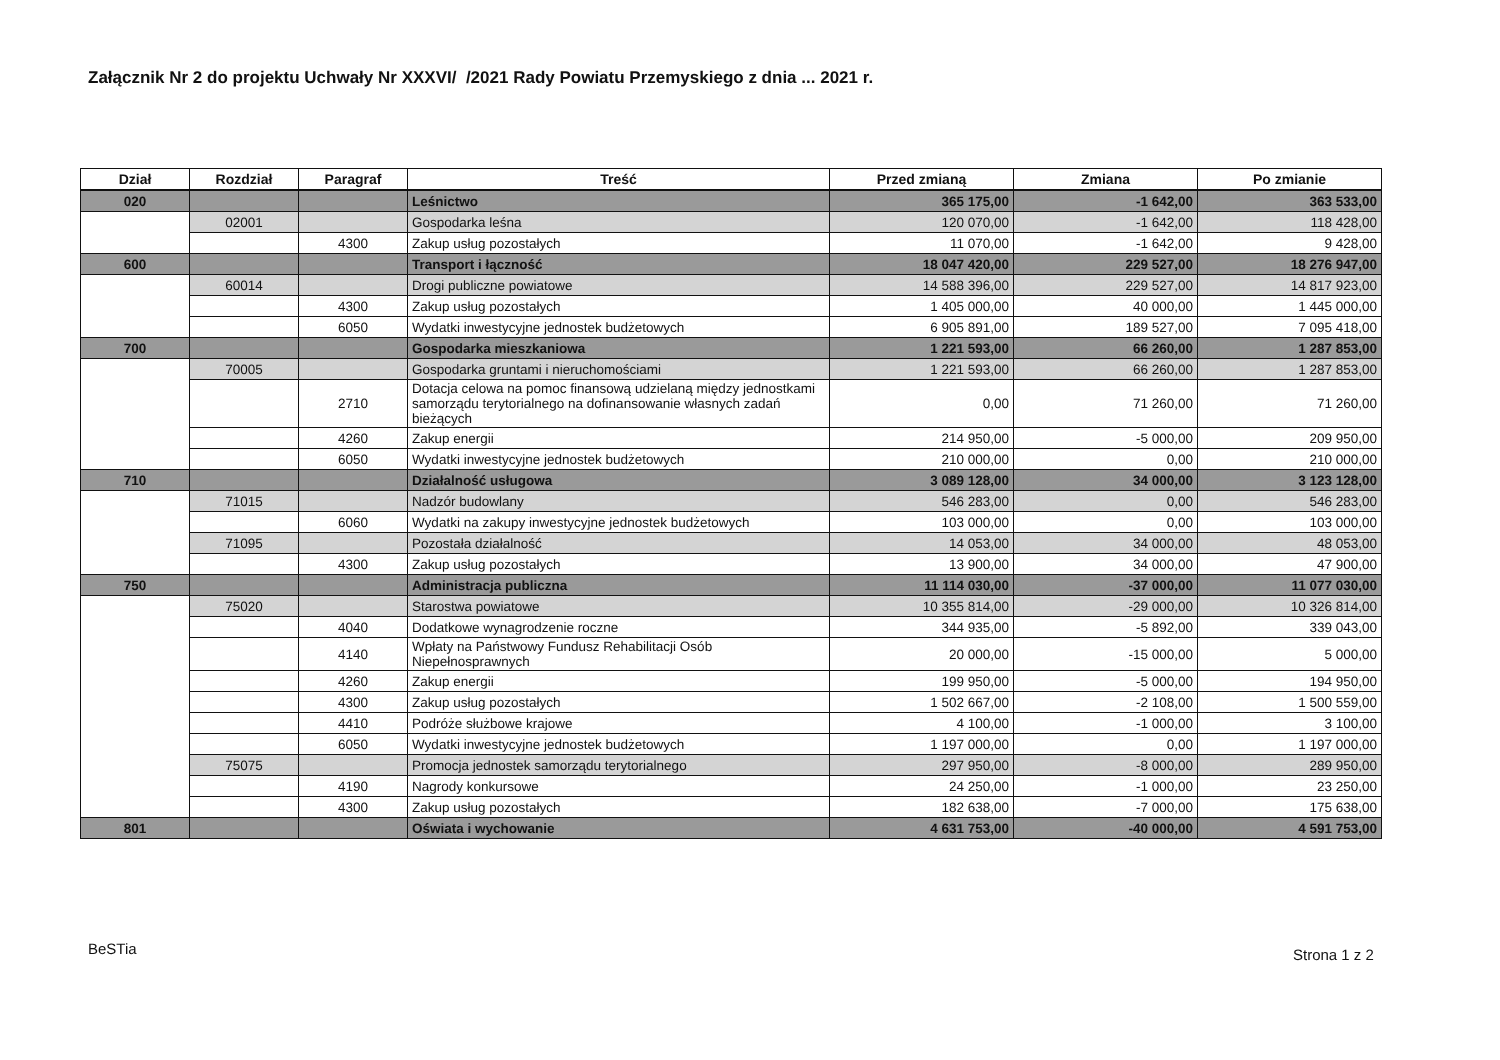Załącznik Nr 2 do projektu Uchwały Nr XXXVI/ /2021 Rady Powiatu Przemyskiego z dnia ... 2021 r.
| Dział | Rozdział | Paragraf | Treść | Przed zmianą | Zmiana | Po zmianie |
| --- | --- | --- | --- | --- | --- | --- |
| 020 | | | Leśnictwo | 365 175,00 | -1 642,00 | 363 533,00 |
| | 02001 | | Gospodarka leśna | 120 070,00 | -1 642,00 | 118 428,00 |
| | | 4300 | Zakup usług pozostałych | 11 070,00 | -1 642,00 | 9 428,00 |
| 600 | | | Transport i łączność | 18 047 420,00 | 229 527,00 | 18 276 947,00 |
| | 60014 | | Drogi publiczne powiatowe | 14 588 396,00 | 229 527,00 | 14 817 923,00 |
| | | 4300 | Zakup usług pozostałych | 1 405 000,00 | 40 000,00 | 1 445 000,00 |
| | | 6050 | Wydatki inwestycyjne jednostek budżetowych | 6 905 891,00 | 189 527,00 | 7 095 418,00 |
| 700 | | | Gospodarka mieszkaniowa | 1 221 593,00 | 66 260,00 | 1 287 853,00 |
| | 70005 | | Gospodarka gruntami i nieruchomościami | 1 221 593,00 | 66 260,00 | 1 287 853,00 |
| | | 2710 | Dotacja celowa na pomoc finansową udzielaną między jednostkami samorządu terytorialnego na dofinansowanie własnych zadań bieżących | 0,00 | 71 260,00 | 71 260,00 |
| | | 4260 | Zakup energii | 214 950,00 | -5 000,00 | 209 950,00 |
| | | 6050 | Wydatki inwestycyjne jednostek budżetowych | 210 000,00 | 0,00 | 210 000,00 |
| 710 | | | Działalność usługowa | 3 089 128,00 | 34 000,00 | 3 123 128,00 |
| | 71015 | | Nadzór budowlany | 546 283,00 | 0,00 | 546 283,00 |
| | | 6060 | Wydatki na zakupy inwestycyjne jednostek budżetowych | 103 000,00 | 0,00 | 103 000,00 |
| | 71095 | | Pozostała działalność | 14 053,00 | 34 000,00 | 48 053,00 |
| | | 4300 | Zakup usług pozostałych | 13 900,00 | 34 000,00 | 47 900,00 |
| 750 | | | Administracja publiczna | 11 114 030,00 | -37 000,00 | 11 077 030,00 |
| | 75020 | | Starostwa powiatowe | 10 355 814,00 | -29 000,00 | 10 326 814,00 |
| | | 4040 | Dodatkowe wynagrodzenie roczne | 344 935,00 | -5 892,00 | 339 043,00 |
| | | 4140 | Wpłaty na Państwowy Fundusz Rehabilitacji Osób Niepełnosprawnych | 20 000,00 | -15 000,00 | 5 000,00 |
| | | 4260 | Zakup energii | 199 950,00 | -5 000,00 | 194 950,00 |
| | | 4300 | Zakup usług pozostałych | 1 502 667,00 | -2 108,00 | 1 500 559,00 |
| | | 4410 | Podróże służbowe krajowe | 4 100,00 | -1 000,00 | 3 100,00 |
| | | 6050 | Wydatki inwestycyjne jednostek budżetowych | 1 197 000,00 | 0,00 | 1 197 000,00 |
| | 75075 | | Promocja jednostek samorządu terytorialnego | 297 950,00 | -8 000,00 | 289 950,00 |
| | | 4190 | Nagrody konkursowe | 24 250,00 | -1 000,00 | 23 250,00 |
| | | 4300 | Zakup usług pozostałych | 182 638,00 | -7 000,00 | 175 638,00 |
| 801 | | | Oświata i wychowanie | 4 631 753,00 | -40 000,00 | 4 591 753,00 |
BeSTia Strona 1 z 2